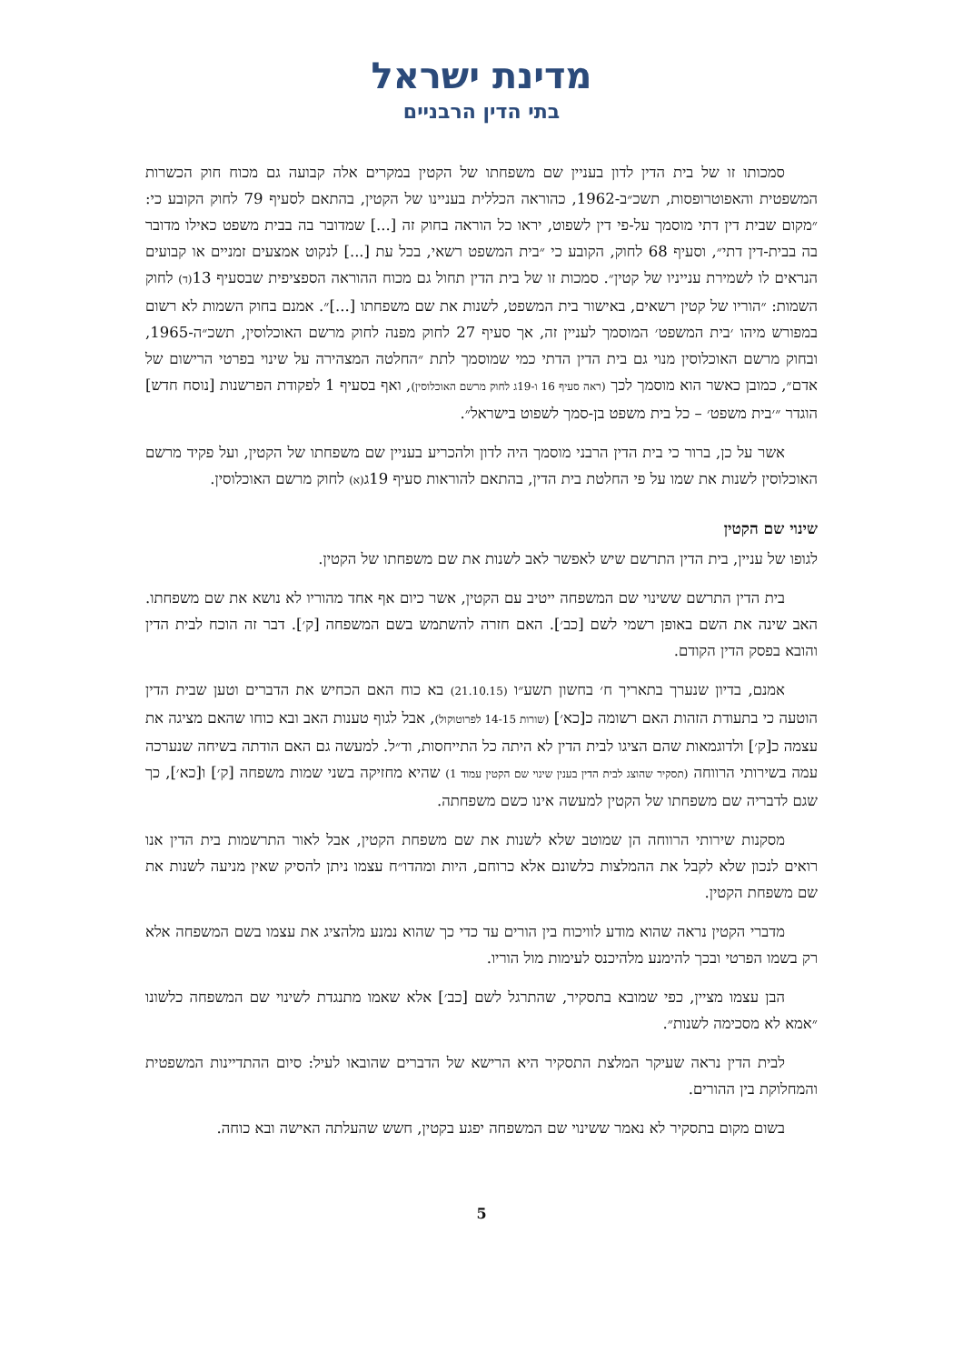מדינת ישראל
בתי הדין הרבניים
סמכותו זו של בית הדין לדון בעניין שם משפחתו של הקטין במקרים אלה קבועה גם מכוח חוק הכשרות המשפטית והאפוטרופסות, תשכ״ב-1962, כהוראה הכללית בעניינו של הקטין, בהתאם לסעיף 79 לחוק הקובע כי: ״מקום שבית דין דתי מוסמך על-פי דין לשפוט, יראו כל הוראה בחוק זה [...] שמדובר בה בבית משפט כאילו מדובר בה בבית-דין דתי״, וסעיף 68 לחוק, הקובע כי ״בית המשפט רשאי, בכל עת [...] לנקוט אמצעים זמניים או קבועים הנראים לו לשמירת ענייניו של קטין״. סמכות זו של בית הדין תחול גם מכוח ההוראה הספציפית שבסעיף 13(ד) לחוק השמות: ״הוריו של קטין רשאים, באישור בית המשפט, לשנות את שם משפחתו [...]״. אמנם בחוק השמות לא רשום במפורש מיהו ׳בית המשפט׳ המוסמך לעניין זה, אך סעיף 27 לחוק מפנה לחוק מרשם האוכלוסין, תשכ״ה-1965, ובחוק מרשם האוכלוסין מנוי גם בית הדין הדתי כמי שמוסמך לתת ״החלטה המצהירה על שינוי בפרטי הרישום של אדם״, כמובן כאשר הוא מוסמך לכך (ראה סעיף 16 ו-19ג לחוק מרשם האוכלוסין), ואף בסעיף 1 לפקודת הפרשנות [נוסח חדש] הוגדר ״׳בית משפט׳ – כל בית משפט בן-סמך לשפוט בישראל״.
אשר על כן, ברור כי בית הדין הרבני מוסמך היה לדון ולהכריע בעניין שם משפחתו של הקטין, ועל פקיד מרשם האוכלוסין לשנות את שמו על פי החלטת בית הדין, בהתאם להוראות סעיף 19ג(א) לחוק מרשם האוכלוסין.
שינוי שם הקטין
לגופו של עניין, בית הדין התרשם שיש לאפשר לאב לשנות את שם משפחתו של הקטין.
בית הדין התרשם ששינוי שם המשפחה ייטיב עם הקטין, אשר כיום אף אחד מהוריו לא נושא את שם משפחתו. האב שינה את השם באופן רשמי לשם [כב׳]. האם חזרה להשתמש בשם המשפחה [ק׳]. דבר זה הוכח לבית הדין והובא בפסק הדין הקודם.
אמנם, בדיון שנערך בתאריך ח׳ בחשון תשע״ו (21.10.15) בא כוח האם הכחיש את הדברים וטען שבית הדין הוטעה כי בתעודת הזהות האם רשומה כ[כא׳] (שורות 14-15 לפרוטוקול), אבל לגוף טענות האב ובא כוחו שהאם מציגה את עצמה כ[ק׳] ולדוגמאות שהם הציגו לבית הדין לא היתה כל התייחסות, וד״ל. למעשה גם האם הודתה בשיחה שנערכה עמה בשירותי הרווחה (תסקיר שהוצג לבית הדין בענין שינוי שם הקטין עמוד 1) שהיא מחזיקה בשני שמות משפחה [ק׳] ו[כא׳], כך שגם לדבריה שם משפחתו של הקטין למעשה אינו כשם משפחתה.
מסקנות שירותי הרווחה הן שמוטב שלא לשנות את שם משפחת הקטין, אבל לאור התרשמות בית הדין אנו רואים לנכון שלא לקבל את ההמלצות כלשונם אלא כרוחם, היות ומהדו״ח עצמו ניתן להסיק שאין מניעה לשנות את שם משפחת הקטין.
מדברי הקטין נראה שהוא מודע לוויכוח בין הורים עד כדי כך שהוא נמנע מלהציג את עצמו בשם המשפחה אלא רק בשמו הפרטי ובכך להימנע מלהיכנס לעימות מול הוריו.
הבן עצמו מציין, כפי שמובא בתסקיר, שהתרגל לשם [כב׳] אלא שאמו מתנגדת לשינוי שם המשפחה כלשונו ״אמא לא מסכימה לשנות״.
לבית הדין נראה שעיקר המלצת התסקיר היא הרישא של הדברים שהובאו לעיל: סיום ההתדיינות המשפטית והמחלוקת בין ההורים.
בשום מקום בתסקיר לא נאמר ששינוי שם המשפחה יפגע בקטין, חשש שהעלתה האישה ובא כוחה.
5